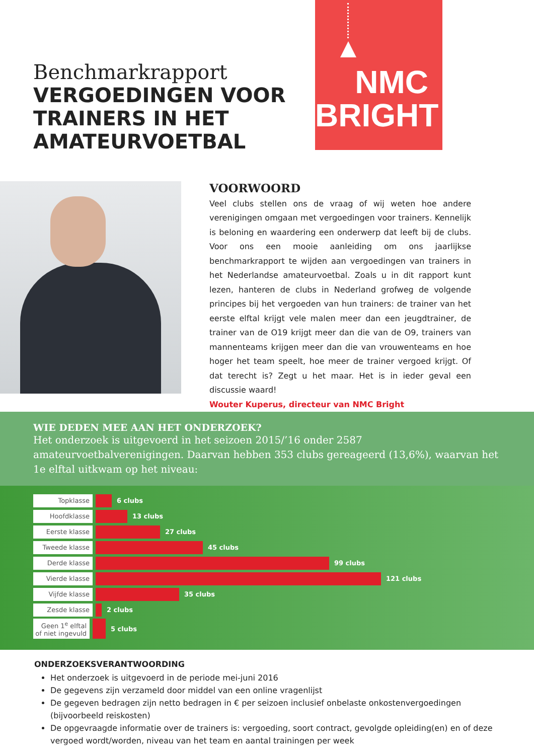Benchmarkrapport
VERGOEDINGEN VOOR TRAINERS IN HET AMATEURVOETBAL
NMC
BRIGHT
VOORWOORD
Veel clubs stellen ons de vraag of wij weten hoe andere verenigingen omgaan met vergoedingen voor trainers. Kennelijk is beloning en waardering een onderwerp dat leeft bij de clubs. Voor ons een mooie aanleiding om ons jaarlijkse benchmarkrapport te wijden aan vergoedingen van trainers in het Nederlandse amateurvoetbal. Zoals u in dit rapport kunt lezen, hanteren de clubs in Nederland grofweg de volgende principes bij het vergoeden van hun trainers: de trainer van het eerste elftal krijgt vele malen meer dan een jeugdtrainer, de trainer van de O19 krijgt meer dan die van de O9, trainers van mannenteams krijgen meer dan die van vrouwenteams en hoe hoger het team speelt, hoe meer de trainer vergoed krijgt. Of dat terecht is? Zegt u het maar. Het is in ieder geval een discussie waard!
Wouter Kuperus, directeur van NMC Bright
WIE DEDEN MEE AAN HET ONDERZOEK?
Het onderzoek is uitgevoerd in het seizoen 2015/’16 onder 2587 amateurvoetbalverenigingen. Daarvan hebben 353 clubs gereageerd (13,6%), waarvan het 1e elftal uitkwam op het niveau:
Topklasse
6 clubs
Hoofdklasse
13 clubs
Eerste klasse
27 clubs
Tweede klasse
45 clubs
Derde klasse
99 clubs
Vierde klasse
121 clubs
Vijfde klasse
35 clubs
Zesde klasse
2 clubs
Geen 1<sup>e</sup> elftal of niet ingevuld
5 clubs
ONDERZOEKSVERANTWOORDING
Het onderzoek is uitgevoerd in de periode mei-juni 2016
De gegevens zijn verzameld door middel van een online vragenlijst
De gegeven bedragen zijn netto bedragen in € per seizoen inclusief onbelaste onkostenvergoedingen (bijvoorbeeld reiskosten)
De opgevraagde informatie over de trainers is: vergoeding, soort contract, gevolgde opleiding(en) en of deze vergoed wordt/worden, niveau van het team en aantal trainingen per week